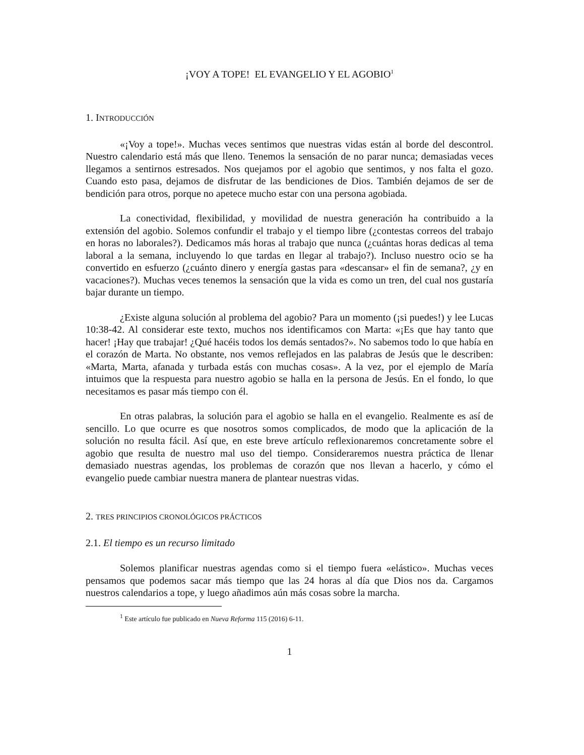¡VOY A TOPE! EL EVANGELIO Y EL AGOBIO<sup>1</sup>
1. INTRODUCCIÓN
«¡Voy a tope!». Muchas veces sentimos que nuestras vidas están al borde del descontrol. Nuestro calendario está más que lleno. Tenemos la sensación de no parar nunca; demasiadas veces llegamos a sentirnos estresados. Nos quejamos por el agobio que sentimos, y nos falta el gozo. Cuando esto pasa, dejamos de disfrutar de las bendiciones de Dios. También dejamos de ser de bendición para otros, porque no apetece mucho estar con una persona agobiada.
La conectividad, flexibilidad, y movilidad de nuestra generación ha contribuido a la extensión del agobio. Solemos confundir el trabajo y el tiempo libre (¿contestas correos del trabajo en horas no laborales?). Dedicamos más horas al trabajo que nunca (¿cuántas horas dedicas al tema laboral a la semana, incluyendo lo que tardas en llegar al trabajo?). Incluso nuestro ocio se ha convertido en esfuerzo (¿cuánto dinero y energía gastas para «descansar» el fin de semana?, ¿y en vacaciones?). Muchas veces tenemos la sensación que la vida es como un tren, del cual nos gustaría bajar durante un tiempo.
¿Existe alguna solución al problema del agobio? Para un momento (¡si puedes!) y lee Lucas 10:38-42. Al considerar este texto, muchos nos identificamos con Marta: «¡Es que hay tanto que hacer! ¡Hay que trabajar! ¿Qué hacéis todos los demás sentados?». No sabemos todo lo que había en el corazón de Marta. No obstante, nos vemos reflejados en las palabras de Jesús que le describen: «Marta, Marta, afanada y turbada estás con muchas cosas». A la vez, por el ejemplo de María intuimos que la respuesta para nuestro agobio se halla en la persona de Jesús. En el fondo, lo que necesitamos es pasar más tiempo con él.
En otras palabras, la solución para el agobio se halla en el evangelio. Realmente es así de sencillo. Lo que ocurre es que nosotros somos complicados, de modo que la aplicación de la solución no resulta fácil. Así que, en este breve artículo reflexionaremos concretamente sobre el agobio que resulta de nuestro mal uso del tiempo. Consideraremos nuestra práctica de llenar demasiado nuestras agendas, los problemas de corazón que nos llevan a hacerlo, y cómo el evangelio puede cambiar nuestra manera de plantear nuestras vidas.
2. TRES PRINCIPIOS CRONOLÓGICOS PRÁCTICOS
2.1. El tiempo es un recurso limitado
Solemos planificar nuestras agendas como si el tiempo fuera «elástico». Muchas veces pensamos que podemos sacar más tiempo que las 24 horas al día que Dios nos da. Cargamos nuestros calendarios a tope, y luego añadimos aún más cosas sobre la marcha.
<sup>1</sup> Este artículo fue publicado en Nueva Reforma 115 (2016) 6-11.
1